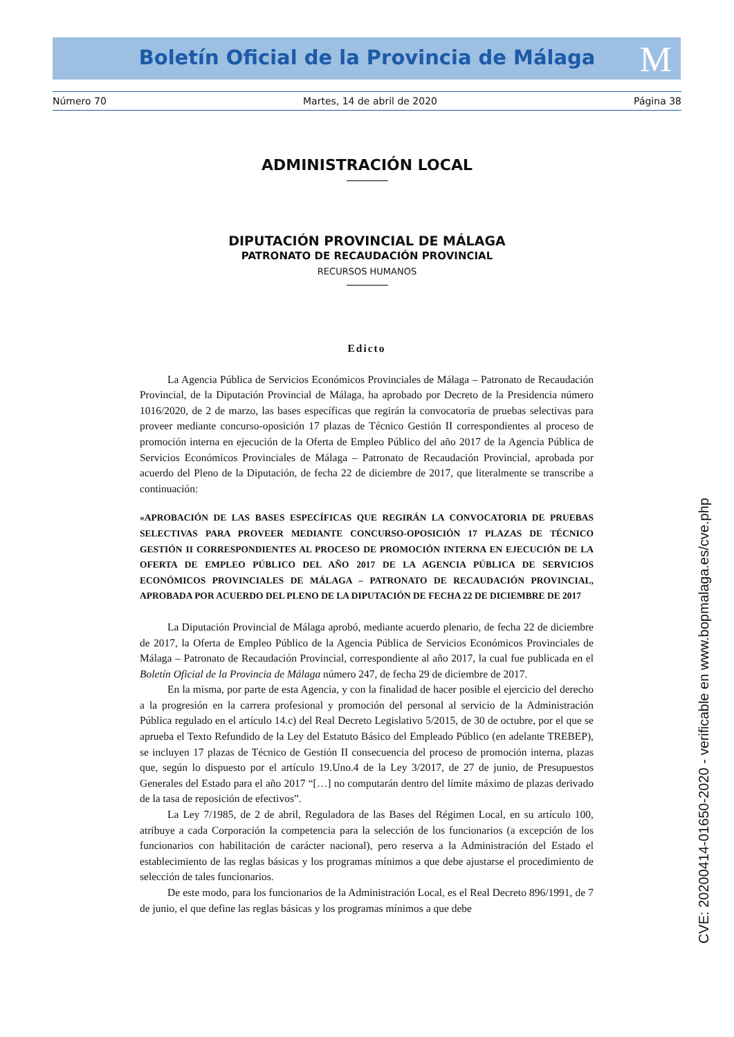Boletín Oficial de la Provincia de Málaga
M
Número 70 Martes, 14 de abril de 2020 Página 38
ADMINISTRACIÓN LOCAL
DIPUTACIÓN PROVINCIAL DE MÁLAGA
PATRONATO DE RECAUDACIÓN PROVINCIAL
RECURSOS HUMANOS
Edicto
La Agencia Pública de Servicios Económicos Provinciales de Málaga – Patronato de Recaudación Provincial, de la Diputación Provincial de Málaga, ha aprobado por Decreto de la Presidencia número 1016/2020, de 2 de marzo, las bases específicas que regirán la convocatoria de pruebas selectivas para proveer mediante concurso-oposición 17 plazas de Técnico Gestión II correspondientes al proceso de promoción interna en ejecución de la Oferta de Empleo Público del año 2017 de la Agencia Pública de Servicios Económicos Provinciales de Málaga – Patronato de Recaudación Provincial, aprobada por acuerdo del Pleno de la Diputación, de fecha 22 de diciembre de 2017, que literalmente se transcribe a continuación:
«APROBACIÓN DE LAS BASES ESPECÍFICAS QUE REGIRÁN LA CONVOCATORIA DE PRUEBAS SELECTIVAS PARA PROVEER MEDIANTE CONCURSO-OPOSICIÓN 17 PLAZAS DE TÉCNICO GESTIÓN II CORRESPONDIENTES AL PROCESO DE PROMOCIÓN INTERNA EN EJECUCIÓN DE LA OFERTA DE EMPLEO PÚBLICO DEL AÑO 2017 DE LA AGENCIA PÚBLICA DE SERVICIOS ECONÓMICOS PROVINCIALES DE MÁLAGA – PATRONATO DE RECAUDACIÓN PROVINCIAL, APROBADA POR ACUERDO DEL PLENO DE LA DIPUTACIÓN DE FECHA 22 DE DICIEMBRE DE 2017
La Diputación Provincial de Málaga aprobó, mediante acuerdo plenario, de fecha 22 de diciembre de 2017, la Oferta de Empleo Público de la Agencia Pública de Servicios Económicos Provinciales de Málaga – Patronato de Recaudación Provincial, correspondiente al año 2017, la cual fue publicada en el Boletín Oficial de la Provincia de Málaga número 247, de fecha 29 de diciembre de 2017.
En la misma, por parte de esta Agencia, y con la finalidad de hacer posible el ejercicio del derecho a la progresión en la carrera profesional y promoción del personal al servicio de la Administración Pública regulado en el artículo 14.c) del Real Decreto Legislativo 5/2015, de 30 de octubre, por el que se aprueba el Texto Refundido de la Ley del Estatuto Básico del Empleado Público (en adelante TREBEP), se incluyen 17 plazas de Técnico de Gestión II consecuencia del proceso de promoción interna, plazas que, según lo dispuesto por el artículo 19.Uno.4 de la Ley 3/2017, de 27 de junio, de Presupuestos Generales del Estado para el año 2017 “[…] no computarán dentro del límite máximo de plazas derivado de la tasa de reposición de efectivos”.
La Ley 7/1985, de 2 de abril, Reguladora de las Bases del Régimen Local, en su artículo 100, atribuye a cada Corporación la competencia para la selección de los funcionarios (a excepción de los funcionarios con habilitación de carácter nacional), pero reserva a la Administración del Estado el establecimiento de las reglas básicas y los programas mínimos a que debe ajustarse el procedimiento de selección de tales funcionarios.
De este modo, para los funcionarios de la Administración Local, es el Real Decreto 896/1991, de 7 de junio, el que define las reglas básicas y los programas mínimos a que debe
CVE: 20200414-01650-2020 - verificable en www.bopmalaga.es/cve.php